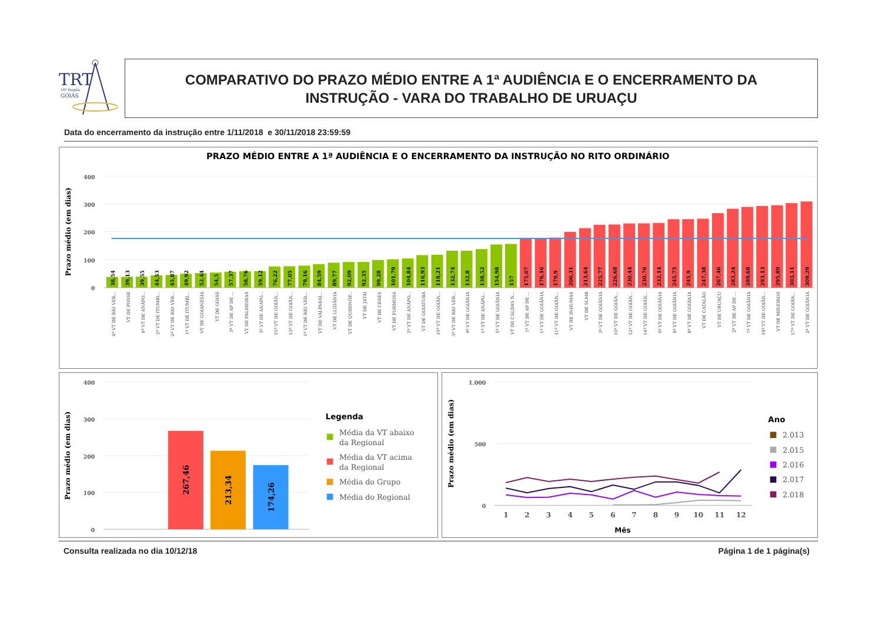TRT
18ª Região
GOIÁS
COMPARATIVO DO PRAZO MÉDIO ENTRE A 1ª AUDIÊNCIA E O ENCERRAMENTO DA
INSTRUÇÃO - VARA DO TRABALHO DE URUAÇU
Data do encerramento da instrução entre 1/11/2018 e 30/11/2018 23:59:59
PRAZO MÉDIO ENTRE A 1ª AUDIÊNCIA E O ENCERRAMENTO DA INSTRUÇÃO NO RITO ORDINÁRIO
400
300
200
100
0
Prazo médio (em dias)
38,54
4ª VT DE RIO VER...
39,13
VT DE POSSE
39,55
4ª VT DE ANÁPO...
44,53
2ª VT DE ITUMBI...
45,87
2ª VT DE RIO VER...
49,92
1ª VT DE ITUMBI...
52,44
VT DE GOIANÉSIA
54,5
VT DE GOIÁS
57,37
3ª VT DE AP DE ...
58,76
VT DE PALMEIRAS
59,12
3ª VT DE ANÁPO...
76,22
15ª VT DE GOIÂN...
77,05
13ª VT DE GOIÂN...
79,16
1ª VT DE RIO VER...
84,59
VT DE VALPARAÍ...
89,77
VT DE LUZIÂNIA
92,09
VT DE QUIRINÓP...
92,35
VT DE JATAÍ
99,28
VT DE CERES
101,79
VT DE FORMOSA
104,84
2ª VT DE ANÁPO...
116,93
VT DE GOIATUBA
118,21
16ª VT DE GOIÂN...
132,74
3ª VT DE RIO VER...
132,8
9ª VT DE GOIÂNIA
138,52
1ª VT DE ANÁPO...
154,98
5ª VT DE GOIÂNIA
157
VT DE CALDAS N...
175,07
1ª VT DE AP DE ...
176,16
1ª VT DE GOIÂNIA
179,9
11ª VT DE GOIÂN...
200,31
VT DE INHUMAS
213,64
VT DE SLMB
225,77
3ª VT DE GOIÂNIA
226,68
10ª VT DE GOIÂN...
230,44
12ª VT DE GOIÂN...
230,76
14ª VT DE GOIÂN...
232,14
6ª VT DE GOIÂNIA
245,75
4ª VT DE GOIÂNIA
245,9
8ª VT DE GOIÂNIA
247,38
VT DE CATALÃO
267,46
VT DE URUAÇU
283,24
2ª VT DE AP DE ...
289,68
7ª VT DE GOIÂNIA
293,13
18ª VT DE GOIÂN...
295,89
VT DE MINEIROS
303,11
17ª VT DE GOIÂN...
309,29
2ª VT DE GOIÂNIA
400
300
200
100
0
Prazo médio (em dias)
267,46
213,34
174,26
Legenda
Média da VT abaixo
da Regional
Média da VT acima
da Regional
Média do Grupo
Média do Regional
1.000
500
0
Prazo médio (em dias)
1
2
3
4
5
6
7
8
9
10
11
12
Mês
Ano
2.013
2.015
2.016
2.017
2.018
Consulta realizada no dia 10/12/18 Página 1 de 1 página(s)